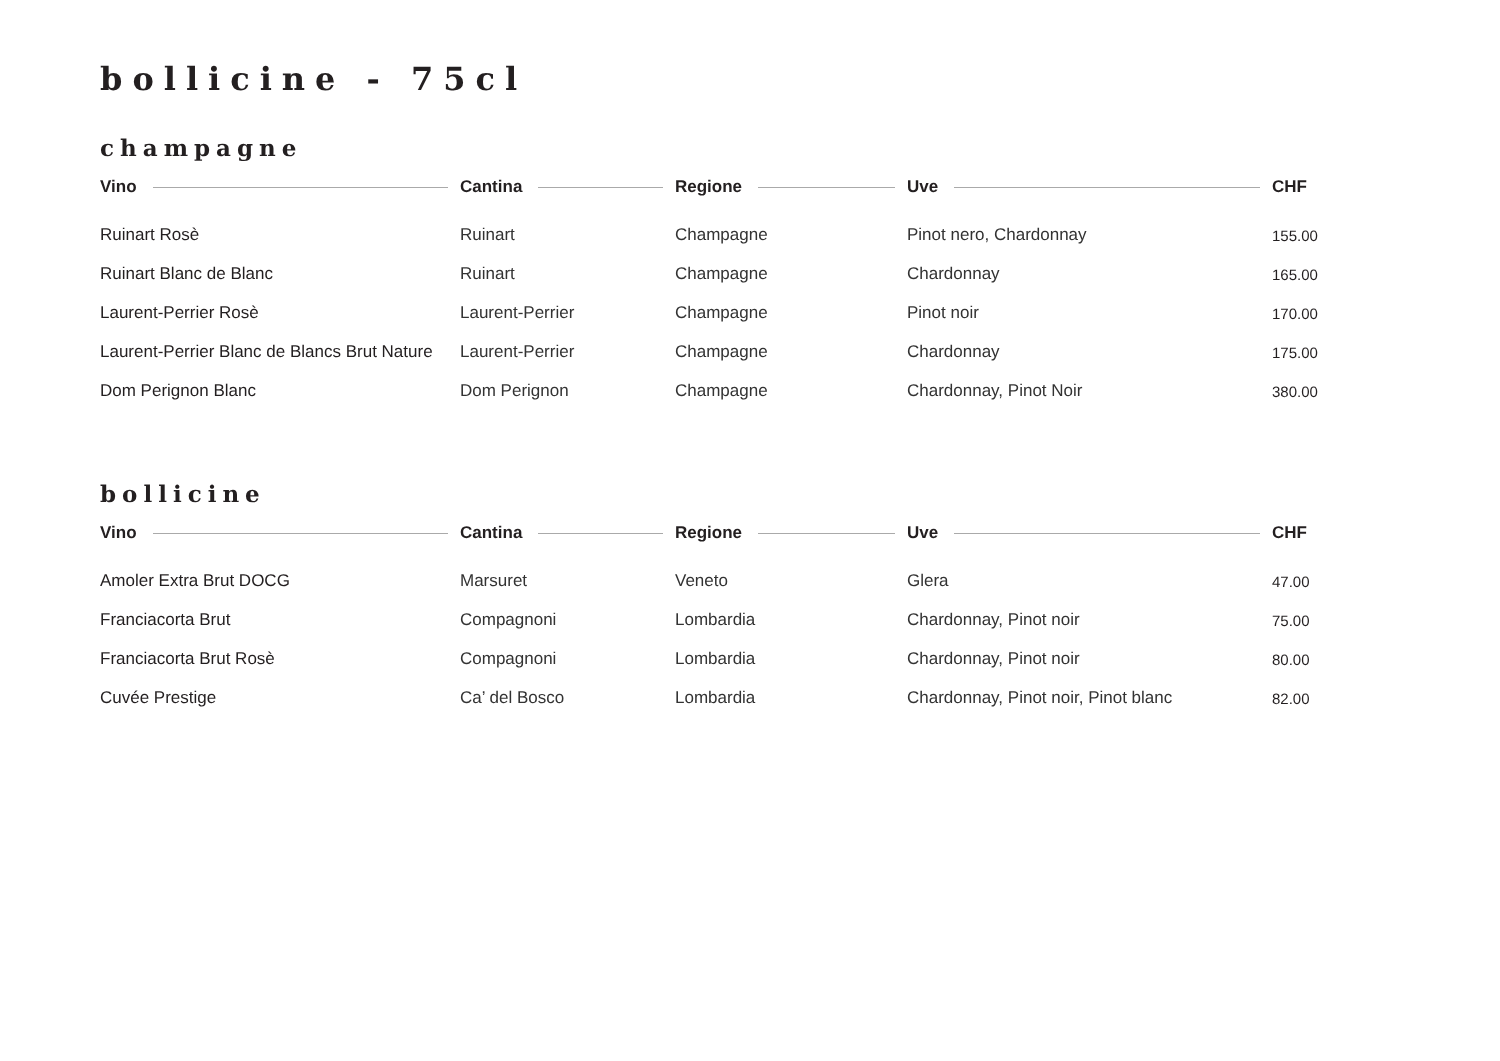bollicine - 75cl
champagne
| Vino | Cantina | Regione | Uve | CHF |
| --- | --- | --- | --- | --- |
| Ruinart Rosè | Ruinart | Champagne | Pinot nero, Chardonnay | 155.00 |
| Ruinart Blanc de Blanc | Ruinart | Champagne | Chardonnay | 165.00 |
| Laurent-Perrier Rosè | Laurent-Perrier | Champagne | Pinot noir | 170.00 |
| Laurent-Perrier Blanc de Blancs Brut Nature | Laurent-Perrier | Champagne | Chardonnay | 175.00 |
| Dom Perignon Blanc | Dom Perignon | Champagne | Chardonnay, Pinot Noir | 380.00 |
bollicine
| Vino | Cantina | Regione | Uve | CHF |
| --- | --- | --- | --- | --- |
| Amoler Extra Brut DOCG | Marsuret | Veneto | Glera | 47.00 |
| Franciacorta Brut | Compagnoni | Lombardia | Chardonnay, Pinot noir | 75.00 |
| Franciacorta Brut Rosè | Compagnoni | Lombardia | Chardonnay, Pinot noir | 80.00 |
| Cuvée Prestige | Ca’ del Bosco | Lombardia | Chardonnay, Pinot noir, Pinot blanc | 82.00 |